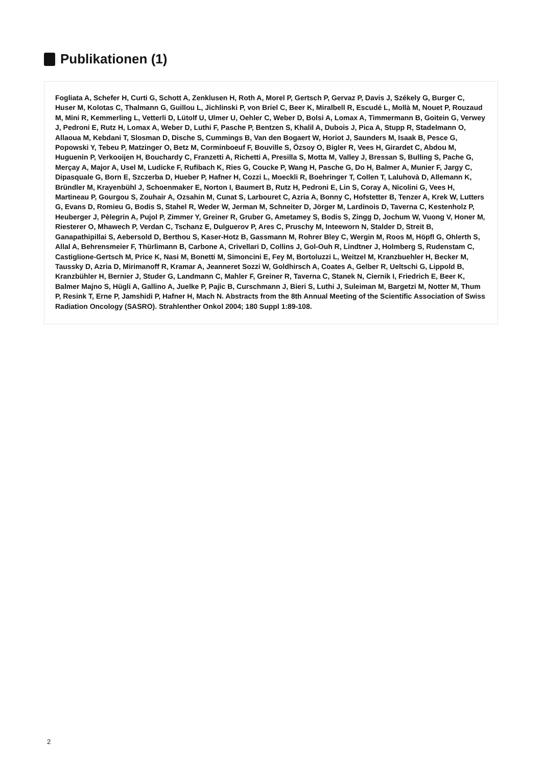Publikationen (1)
Fogliata A, Schefer H, Curti G, Schott A, Zenklusen H, Roth A, Morel P, Gertsch P, Gervaz P, Davis J, Székely G, Burger C, Huser M, Kolotas C, Thalmann G, Guillou L, Jichlinski P, von Briel C, Beer K, Miralbell R, Escudé L, Mollà M, Nouet P, Rouzaud M, Mini R, Kemmerling L, Vetterli D, Lütolf U, Ulmer U, Oehler C, Weber D, Bolsi A, Lomax A, Timmermann B, Goitein G, Verwey J, Pedroni E, Rutz H, Lomax A, Weber D, Luthi F, Pasche P, Bentzen S, Khalil A, Dubois J, Pica A, Stupp R, Stadelmann O, Allaoua M, Kebdani T, Slosman D, Dische S, Cummings B, Van den Bogaert W, Horiot J, Saunders M, Isaak B, Pesce G, Popowski Y, Tebeu P, Matzinger O, Betz M, Corminboeuf F, Bouville S, Özsoy O, Bigler R, Vees H, Girardet C, Abdou M, Huguenin P, Verkooijen H, Bouchardy C, Franzetti A, Richetti A, Presilla S, Motta M, Valley J, Bressan S, Bulling S, Pache G, Merçay A, Major A, Usel M, Ludicke F, Rufibach K, Ries G, Coucke P, Wang H, Pasche G, Do H, Balmer A, Munier F, Jargy C, Dipasquale G, Born E, Szczerba D, Hueber P, Hafner H, Cozzi L, Moeckli R, Boehringer T, Collen T, Laluhovà D, Allemann K, Bründler M, Krayenbühl J, Schoenmaker E, Norton I, Baumert B, Rutz H, Pedroni E, Lin S, Coray A, Nicolini G, Vees H, Martineau P, Gourgou S, Zouhair A, Ozsahin M, Cunat S, Larbouret C, Azria A, Bonny C, Hofstetter B, Tenzer A, Krek W, Lutters G, Evans D, Romieu G, Bodis S, Stahel R, Weder W, Jerman M, Schneiter D, Jörger M, Lardinois D, Taverna C, Kestenholz P, Heuberger J, Pèlegrin A, Pujol P, Zimmer Y, Greiner R, Gruber G, Ametamey S, Bodis S, Zingg D, Jochum W, Vuong V, Honer M, Riesterer O, Mhawech P, Verdan C, Tschanz E, Dulguerov P, Ares C, Pruschy M, Inteeworn N, Stalder D, Streit B, Ganapathipillai S, Aebersold D, Berthou S, Kaser-Hotz B, Gassmann M, Rohrer Bley C, Wergin M, Roos M, Höpfl G, Ohlerth S, Allal A, Behrensmeier F, Thürlimann B, Carbone A, Crivellari D, Collins J, Gol-Ouh R, Lindtner J, Holmberg S, Rudenstam C, Castiglione-Gertsch M, Price K, Nasi M, Bonetti M, Simoncini E, Fey M, Bortoluzzi L, Weitzel M, Kranzbuehler H, Becker M, Taussky D, Azria D, Mirimanoff R, Kramar A, Jeanneret Sozzi W, Goldhirsch A, Coates A, Gelber R, Ueltschi G, Lippold B, Kranzbühler H, Bernier J, Studer G, Landmann C, Mahler F, Greiner R, Taverna C, Stanek N, Ciernik I, Friedrich E, Beer K, Balmer Majno S, Hügli A, Gallino A, Juelke P, Pajic B, Curschmann J, Bieri S, Luthi J, Suleiman M, Bargetzi M, Notter M, Thum P, Resink T, Erne P, Jamshidi P, Hafner H, Mach N. Abstracts from the 8th Annual Meeting of the Scientific Association of Swiss Radiation Oncology (SASRO). Strahlenther Onkol 2004; 180 Suppl 1:89-108.
2